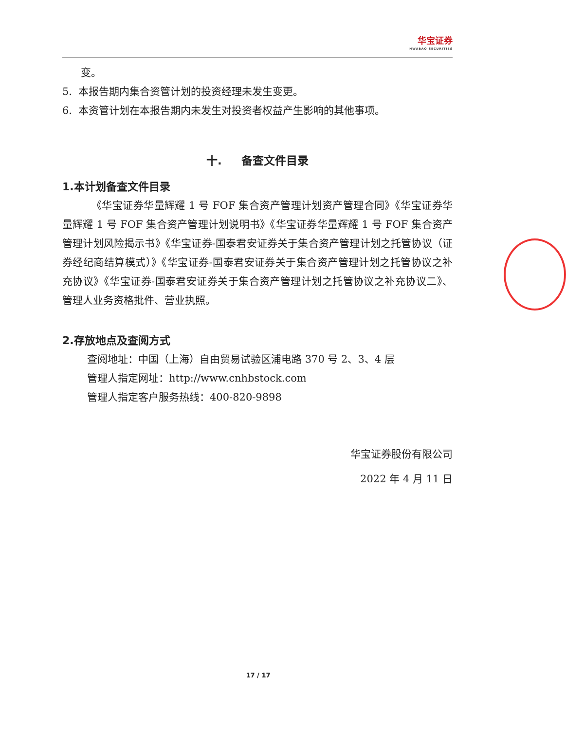华宝证券 HWABAO SECURITIES
变。
5. 本报告期内集合资管计划的投资经理未发生变更。
6. 本资管计划在本报告期内未发生对投资者权益产生影响的其他事项。
十. 备查文件目录
1.本计划备查文件目录
《华宝证券华量辉耀 1 号 FOF 集合资产管理计划资产管理合同》《华宝证券华量辉耀 1 号 FOF 集合资产管理计划说明书》《华宝证券华量辉耀 1 号 FOF 集合资产管理计划风险揭示书》《华宝证券-国泰君安证券关于集合资产管理计划之托管协议（证券经纪商结算模式）》《华宝证券-国泰君安证券关于集合资产管理计划之托管协议之补充协议》《华宝证券-国泰君安证券关于集合资产管理计划之托管协议之补充协议二》、管理人业务资格批件、营业执照。
2.存放地点及查阅方式
查阅地址：中国（上海）自由贸易试验区浦电路 370 号 2、3、4 层
管理人指定网址：http://www.cnhbstock.com
管理人指定客户服务热线：400-820-9898
华宝证券股份有限公司
2022 年 4 月 11 日
17 / 17